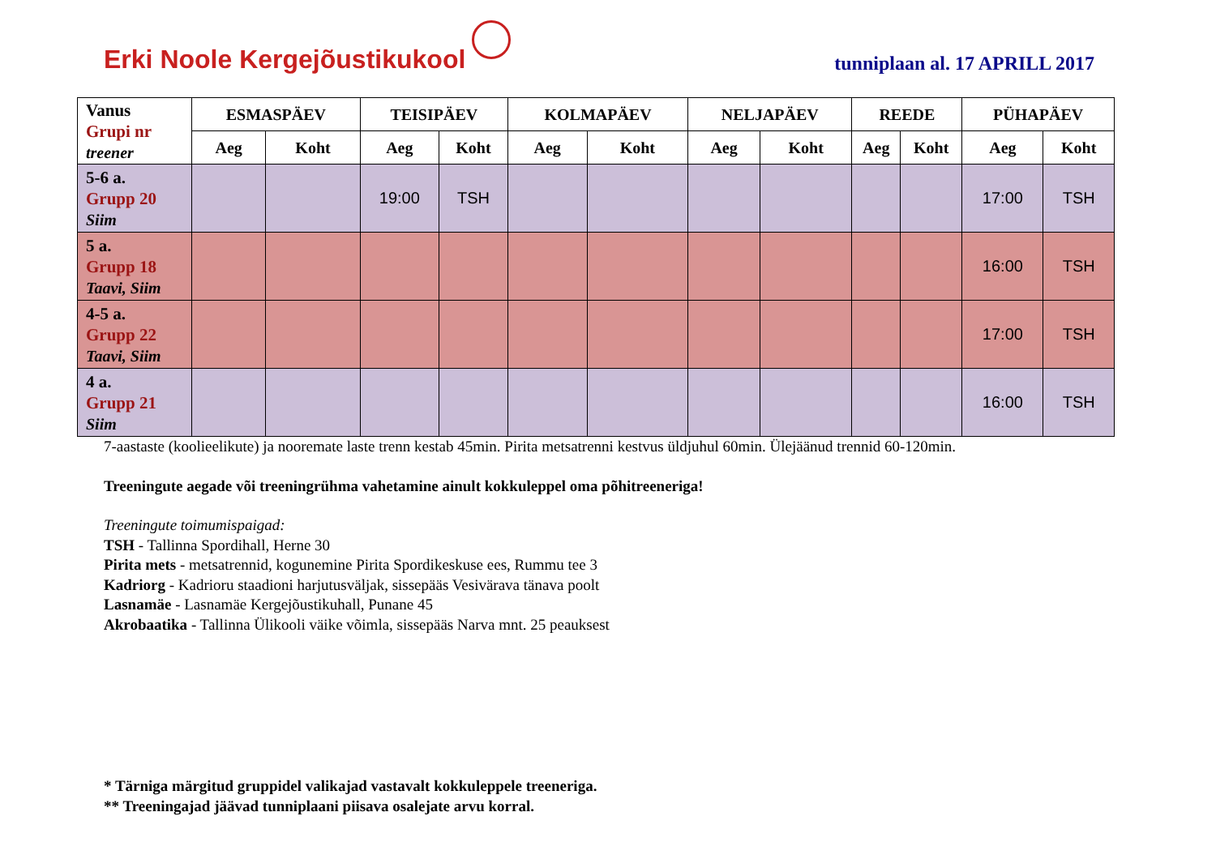Erki Noole Kergejõustikukool
tunniplaan al. 17 APRILL 2017
| Vanus Grupi nr treener | ESMASPÄEV | | TEISIPÄEV | | KOLMAPÄEV | | NELJAPÄEV | | REEDE | | PÜHAPÄEV | |
| --- | --- | --- | --- | --- | --- | --- | --- | --- | --- | --- | --- | --- |
| | Aeg | Koht | Aeg | Koht | Aeg | Koht | Aeg | Koht | Aeg | Koht | Aeg | Koht |
| 5-6 a. Grupp 20 Siim | | | 19:00 | TSH | | | | | | | 17:00 | TSH |
| 5 a. Grupp 18 Taavi, Siim | | | | | | | | | | | 16:00 | TSH |
| 4-5 a. Grupp 22 Taavi, Siim | | | | | | | | | | | 17:00 | TSH |
| 4 a. Grupp 21 Siim | | | | | | | | | | | 16:00 | TSH |
7-aastaste (koolieelikute) ja nooremate laste trenn kestab 45min. Pirita metsatrenni kestvus üldjuhul 60min. Ülejäänud trennid 60-120min.
Treeningute aegade või treeningrühma vahetamine ainult kokkuleppel oma põhitreeneriga!
Treeningute toimumispaigad:
TSH - Tallinna Spordihall, Herne 30
Pirita mets - metsatrennid, kogunemine Pirita Spordikeskuse ees, Rummu tee 3
Kadriorg - Kadrioru staadioni harjutusväljak, sissepääs Vesivärava tänava poolt
Lasnamäe - Lasnamäe Kergejõustikuhall, Punane 45
Akrobaatika - Tallinna Ülikooli väike võimla, sissepääs Narva mnt. 25 peauksest
* Tärniga märgitud gruppidel valikajad vastavalt kokkuleppele treeneriga.
** Treeningajad jäävad tunniplaani piisava osalejate arvu korral.